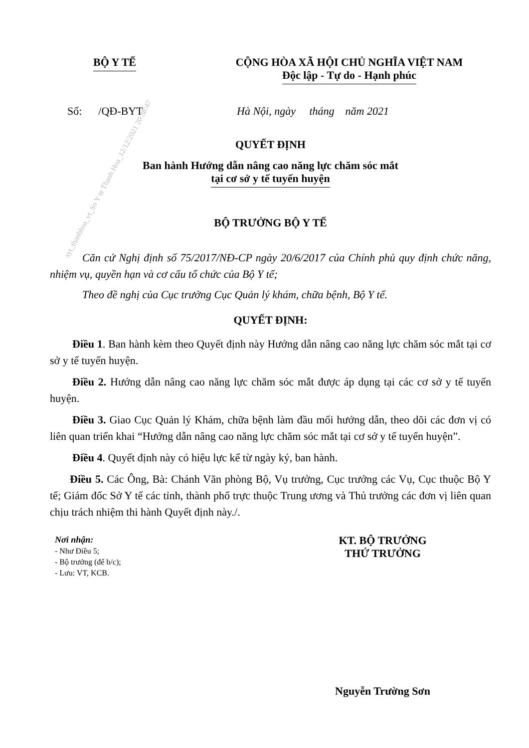syt_thanhhoa_vt_So Y te Thanh Hoa_12/12/2021 20:38:47
BỘ Y TẾ CỘNG HÒA XÃ HỘI CHỦ NGHĨA VIỆT NAM
Độc lập - Tự do - Hạnh phúc
Số: /QĐ-BYT Hà Nội, ngày tháng năm 2021
QUYẾT ĐỊNH
Ban hành Hướng dẫn nâng cao năng lực chăm sóc mắt
tại cơ sở y tế tuyến huyện
BỘ TRƯỞNG BỘ Y TẾ
Căn cứ Nghị định số 75/2017/NĐ-CP ngày 20/6/2017 của Chính phủ quy định chức năng, nhiệm vụ, quyền hạn và cơ cấu tổ chức của Bộ Y tế;
Theo đề nghị của Cục trưởng Cục Quản lý khám, chữa bệnh, Bộ Y tế.
QUYẾT ĐỊNH:
Điều 1. Ban hành kèm theo Quyết định này Hướng dẫn nâng cao năng lực chăm sóc mắt tại cơ sở y tế tuyến huyện.
Điều 2. Hướng dẫn nâng cao năng lực chăm sóc mắt được áp dụng tại các cơ sở y tế tuyến huyện.
Điều 3. Giao Cục Quản lý Khám, chữa bệnh làm đầu mối hướng dẫn, theo dõi các đơn vị có liên quan triển khai “Hướng dẫn nâng cao năng lực chăm sóc mắt tại cơ sở y tế tuyến huyện”.
Điều 4. Quyết định này có hiệu lực kể từ ngày ký, ban hành.
Điều 5. Các Ông, Bà: Chánh Văn phòng Bộ, Vụ trưởng, Cục trưởng các Vụ, Cục thuộc Bộ Y tế; Giám đốc Sở Y tế các tỉnh, thành phố trực thuộc Trung ương và Thủ trưởng các đơn vị liên quan chịu trách nhiệm thi hành Quyết định này./.
Nơi nhận:
- Như Điều 5;
- Bộ trưởng (để b/c);
- Lưu: VT, KCB.
KT. BỘ TRƯỞNG
THỨ TRƯỞNG
Nguyễn Trường Sơn